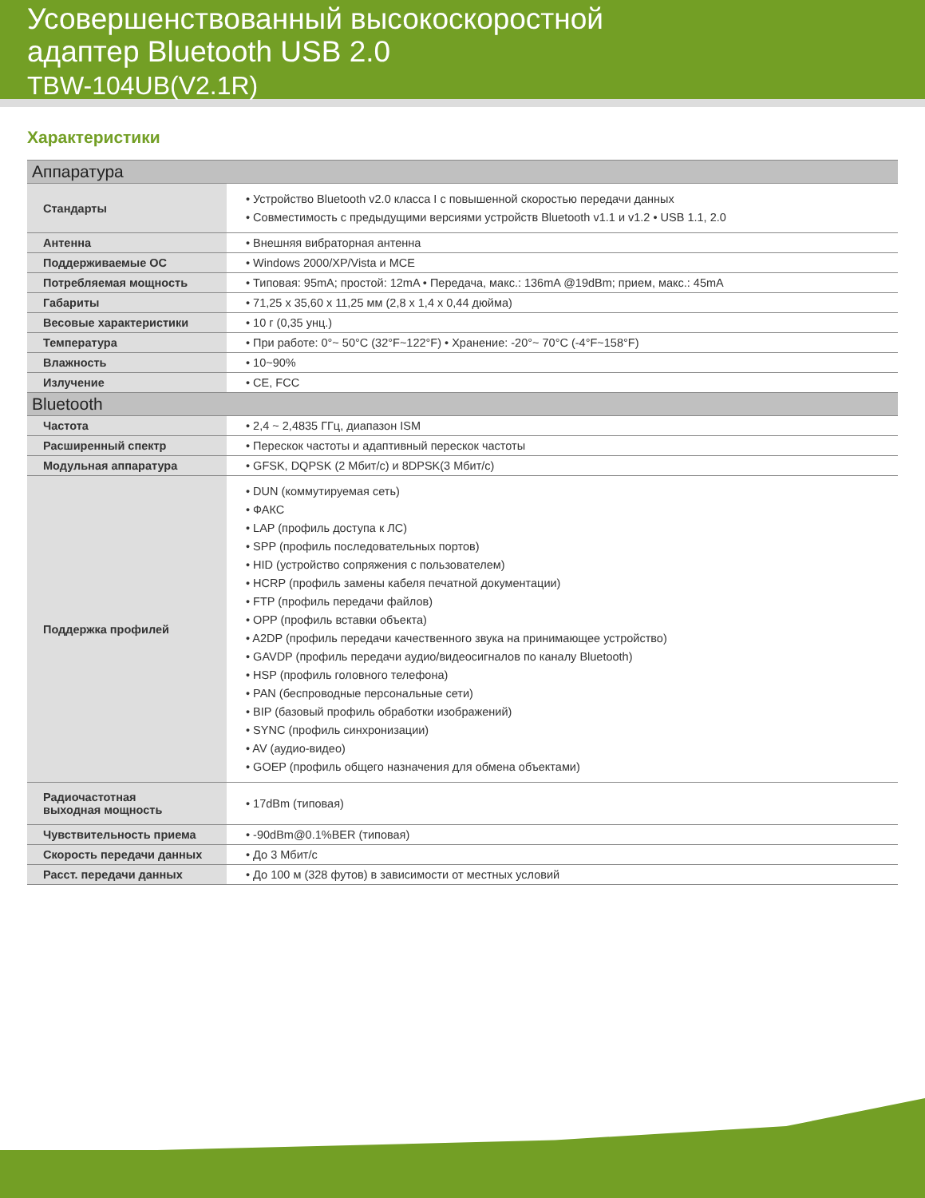Усовершенствованный высокоскоростной
адаптер Bluetooth USB 2.0
TBW-104UB(V2.1R)
Характеристики
| Аппаратура | |
| --- | --- |
| Стандарты | • Устройство Bluetooth v2.0 класса I с повышенной скоростью передачи данных • Совместимость с предыдущими версиями устройств Bluetooth v1.1 и v1.2 • USB 1.1, 2.0 |
| Антенна | • Внешняя вибраторная антенна |
| Поддерживаемые ОС | • Windows 2000/XP/Vista и MCE |
| Потребляемая мощность | • Типовая: 95mA; простой: 12mA • Передача, макс.: 136mA @19dBm; прием, макс.: 45mA |
| Габариты | • 71,25 x 35,60 x 11,25 мм (2,8 x 1,4 x 0,44 дюйма) |
| Весовые характеристики | • 10 г (0,35 унц.) |
| Температура | • При работе: 0°~ 50°C (32°F~122°F) • Хранение: -20°~ 70°C (-4°F~158°F) |
| Влажность | • 10~90% |
| Излучение | • CE, FCC |
| Bluetooth | |
| Частота | • 2,4 ~ 2,4835 ГГц, диапазон ISM |
| Расширенный спектр | • Перескок частоты и адаптивный перескок частоты |
| Модульная аппаратура | • GFSK, DQPSK (2 Мбит/с) и 8DPSK(3 Мбит/с) |
| Поддержка профилей | • DUN (коммутируемая сеть) • ФАКС • LAP (профиль доступа к ЛС) • SPP (профиль последовательных портов) • HID (устройство сопряжения с пользователем) • HCRP (профиль замены кабеля печатной документации) • FTP (профиль передачи файлов) • OPP (профиль вставки объекта) • A2DP (профиль передачи качественного звука на принимающее устройство) • GAVDP (профиль передачи аудио/видеосигналов по каналу Bluetooth) • HSP (профиль головного телефона) • PAN (беспроводные персональные сети) • BIP (базовый профиль обработки изображений) • SYNC (профиль синхронизации) • AV (аудио-видео) • GOEP (профиль общего назначения для обмена объектами) |
| Радиочастотная выходная мощность | • 17dBm (типовая) |
| Чувствительность приема | • -90dBm@0.1%BER (типовая) |
| Скорость передачи данных | • До 3 Мбит/с |
| Расст. передачи данных | • До 100 м (328 футов) в зависимости от местных условий |